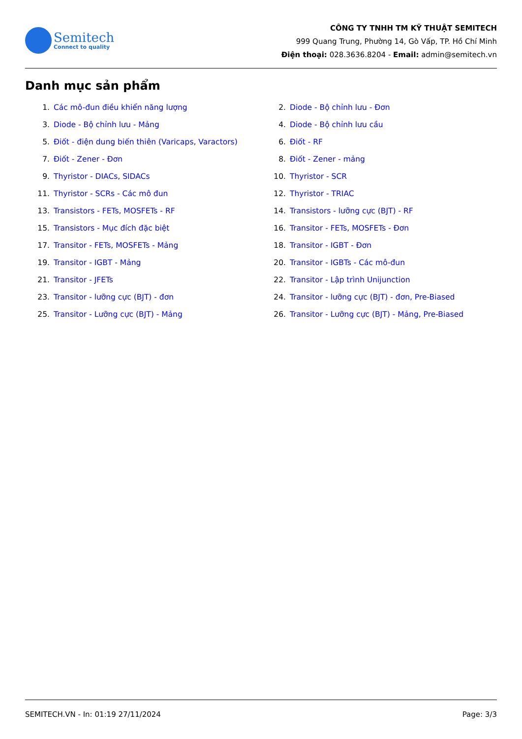Semitech
Connect to quality
CÔNG TY TNHH TM KỸ THUẬT SEMITECH
999 Quang Trung, Phường 14, Gò Vấp, TP. Hồ Chí Minh
Điện thoại: 028.3636.8204 - Email: admin@semitech.vn
Danh mục sản phẩm
1. Các mô-đun điều khiển năng lượng
2. Diode - Bộ chỉnh lưu - Đơn
3. Diode - Bộ chỉnh lưu - Mảng
4. Diode - Bộ chỉnh lưu cầu
5. Điốt - điện dung biến thiên (Varicaps, Varactors)
6. Điốt - RF
7. Điốt - Zener - Đơn
8. Điốt - Zener - mảng
9. Thyristor - DIACs, SIDACs
10. Thyristor - SCR
11. Thyristor - SCRs - Các mô đun
12. Thyristor - TRIAC
13. Transistors - FETs, MOSFETs - RF
14. Transistors - lưỡng cực (BJT) - RF
15. Transistors - Mục đích đặc biệt
16. Transitor - FETs, MOSFETs - Đơn
17. Transitor - FETs, MOSFETs - Mảng
18. Transitor - IGBT - Đơn
19. Transitor - IGBT - Mảng
20. Transitor - IGBTs - Các mô-đun
21. Transitor - JFETs
22. Transitor - Lập trình Unijunction
23. Transitor - lưỡng cực (BJT) - đơn
24. Transitor - lưỡng cực (BJT) - đơn, Pre-Biased
25. Transitor - Lưỡng cực (BJT) - Mảng
26. Transitor - Lưỡng cực (BJT) - Mảng, Pre-Biased
SEMITECH.VN - In: 01:19 27/11/2024 Page: 3/3